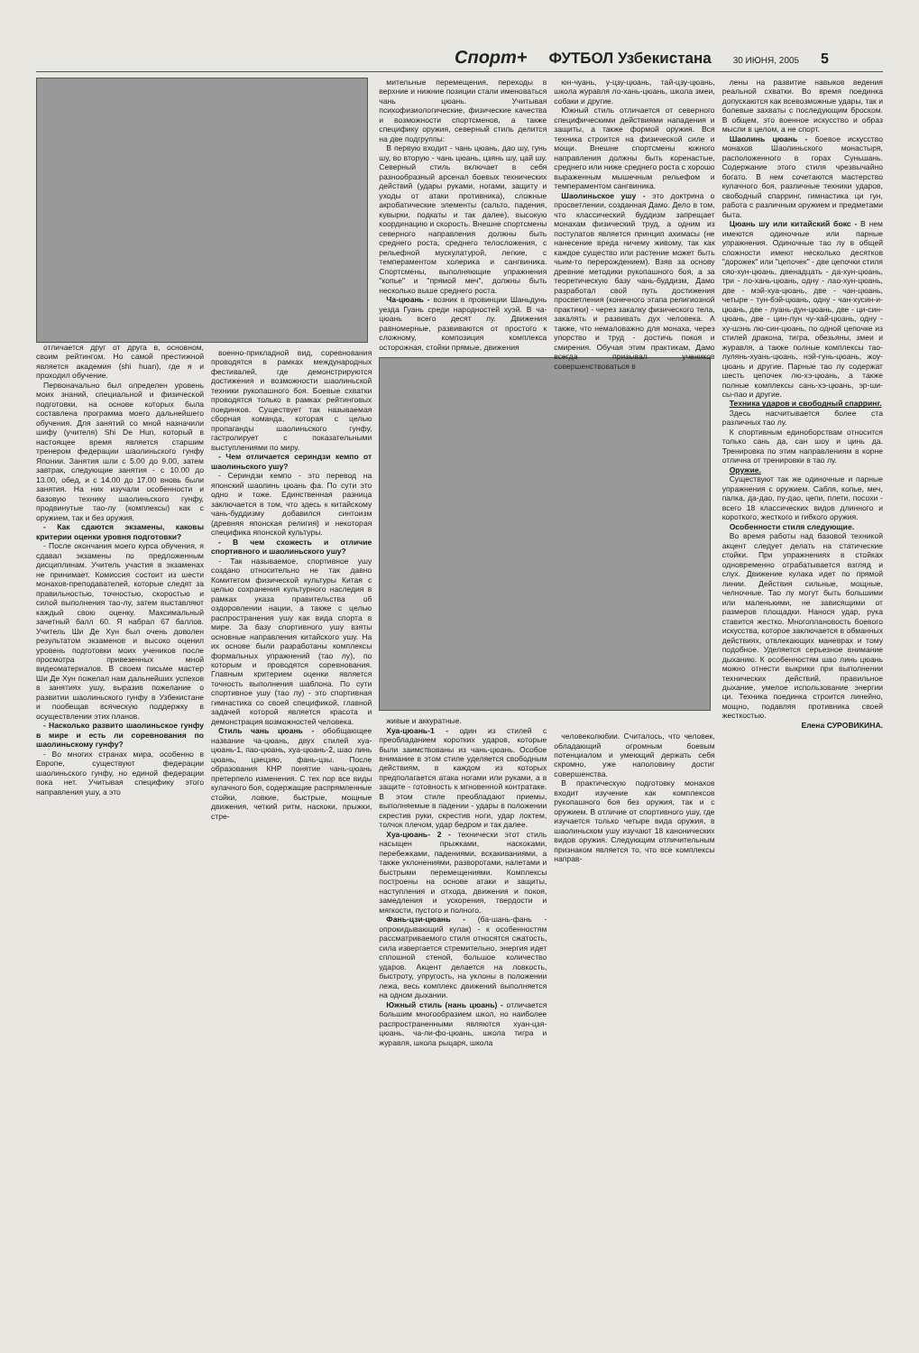Спорт+ ФУТБОЛ Узбекистана 30 ИЮНЯ, 2005 5
отличается друг от друга в, основном, своим рейтингом. Но самой престижной является академия (shi huan), где я и проходил обучение.
Первоначально был определен уровень моих знаний, специальной и физической подготовки, на основе которых была составлена программа моего дальнейшего обучения. Для занятий со мной назначили шифу (учителя) Shi De Hun, который в настоящее время является старшим тренером федерации шаолиньского гунфу Японии. Занятия шли с 5.00 до 9.00, затем завтрак, следующие занятия - с 10.00 до 13.00, обед, и с 14.00 до 17.00 вновь были занятия. На них изучали особенности и базовую технику шаолиньского гунфу, продвинутые тао-лу (комплексы) как с оружием, так и без оружия.
- Как сдаются экзамены, каковы критерии оценки уровня подготовки?
- После окончания моего курса обучения, я сдавал экзамены по предложенным дисциплинам. Учитель участия в экзаменах не принимает. Комиссия состоит из шести монахов-преподавателей, которые следят за правильностью, точностью, скоростью и силой выполнения тао-лу, затем выставляют каждый свою оценку. Максимальный зачетный балл 60. Я набрал 67 баллов. Учитель Ши Де Хун был очень доволен результатом экзаменов и высоко оценил уровень подготовки моих учеников после просмотра привезенных мной видеоматериалов. В своем письме мастер Ши Де Хун пожелал нам дальнейших успехов в занятиях ушу, выразив пожелание о развитии шаолиньского гунфу в Узбекистане и пообещав всяческую поддержку в осуществлении этих планов.
- Насколько развито шаолиньское гунфу в мире и есть ли соревнования по шаолиньскому гунфу?
- Во многих странах мира, особенно в Европе, существуют федерации шаолиньского гунфу, но единой федерации пока нет. Учитывая специфику этого направления ушу, а это
военно-прикладной вид, соревнования проводятся в рамках международных фестивалей, где демонстрируются достижения и возможности шаолиньской техники рукопашного боя. Боевые схватки проводятся только в рамках рейтинговых поединков. Существует так называемая сборная команда, которая с целью пропаганды шаолиньского гунфу, гастролирует с показательными выступлениями по миру.
- Чем отличается сериндзи кемпо от шаолиньского ушу?
- Сериндзи кемпо - это перевод на японский шаолинь цюань фа. По сути это одно и тоже. Единственная разница заключается в том, что здесь к китайскому чань-буддизму добавился синтоизм (древняя японская религия) и некоторая специфика японской культуры.
- В чем схожесть и отличие спортивного и шаолиньского ушу?
- Так называемое, спортивное ушу создано относительно не так давно Комитетом физической культуры Китая с целью сохранения культурного наследия в рамках указа правительства об оздоровлении нации, а также с целью распространения ушу как вида спорта в мире. За базу спортивного ушу взяты основные направления китайского ушу. На их основе были разработаны комплексы формальных упражнений (тао лу), по которым и проводятся соревнования. Главным критерием оценки является точность выполнения шаблона. По сути спортивное ушу (тао лу) - это спортивная гимнастика со своей спецификой, главной задачей которой является красота и демонстрация возможностей человека.
Стиль чань цюань - обобщающее название ча-цюань, двух стилей хуа-цюань-1, пао-цюань, хуа-цюань-2, шао линь цюань, цзецзяо, фань-цзы. После образования КНР понятие чань-цюань претерпело изменения. С тех пор все виды кулачного боя, содержащие распрямленные стойки, ловкие, быстрые, мощные движения, четкий ритм, наскоки, прыжки, стре-
мительные перемещения, переходы в верхние и нижние позиции стали именоваться чань цюань. Учитывая психофизиологические, физические качества и возможности спортсменов, а также специфику оружия, северный стиль делится на две подгруппы:
В первую входит - чань цюань, дао шу, гунь шу, во вторую - чань цюань, цзянь шу, цай шу. Северный стиль включает в себя разнообразный арсенал боевых технических действий (удары руками, ногами, защиту и уходы от атаки противника), сложные акробатические элементы (сальто, падения, кувырки, подкаты и так далее), высокую координацию и скорость. Внешне спортсмены северного направления должны быть среднего роста, среднего телосложения, с рельефной мускулатурой, легкие, с темпераментом холерика и сангвиника. Спортсмены, выполняющие упражнения "копье" и "прямой меч", должны быть несколько выше среднего роста.
Ча-цюань - возник в провинции Шаньдунь уезда Гуань среди народностей хуэй. В ча-цюань всего десят лу. Движения равномерные, развиваются от простого к сложному, композиция комплекса осторожная, стойки прямые, движения
живые и аккуратные.
Хуа-цюань-1 - один из стилей с преобладанием коротких ударов, которые были заимствованы из чань-цюань. Особое внимание в этом стиле уделяется свободным действиям, в каждом из которых предполагается атака ногами или руками, а в защите - готовность к мгновенной контратаке. В этом стиле преобладают приемы, выполняемые в падении - удары в положении скрестив руки, скрестив ноги, удар локтем, толчок плечом, удар бедром и так далее.
Хуа-цюань- 2 - технически этот стиль насыщен прыжками, наскоками, перебежками, падениями, вскакиваниями, а также уклонениями, разворотами, налетами и быстрыми перемещениями. Комплексы построены на основе атаки и защиты, наступления и отхода, движения и покоя, замедления и ускорения, твердости и мягкости, пустого и полного.
Фань-цзи-цюань - (ба-шань-фань - опрокидывающий кулак) - к особенностям рассматриваемого стиля относятся сжатость, сила извергается стремительно, энергия идет сплошной стеной, большое количество ударов. Акцент делается на ловкость, быстроту, упругость, на уклоны в положении лежа, весь комплекс движений выполняется на одном дыхании.
Южный стиль (нань цюань) - отличается большим многообразием школ, но наиболее распространенными являются хуан-цзя-цюань, ча-ли-фо-цюань, школа тигра и журавля, школа рыцаря, школа
юн-чуань, у-цзу-цюань, тай-цзу-цюань, школа журавля ло-хань-цюань, школа змеи, собаки и другие.
Южный стиль отличается от северного специфическими действиями нападения и защиты, а также формой оружия. Вся техника строится на физической силе и мощи. Внешне спортсмены южного направления должны быть коренастые, среднего или ниже среднего роста с хорошо выраженным мышечным рельефом и темпераментом сангвиника.
Шаолиньское ушу - это доктрина о просветлении, созданная Дамо. Дело в том, что классический буддизм запрещает монахам физический труд, а одним из постулатов является принцип ахимасы (не нанесение вреда ничему живому, так как каждое существо или растение может быть чьим-то перерождением). Взяв за основу древние методики рукопашного боя, а за теоретическую базу чань-буддизм, Дамо разработал свой путь достижения просветления (конечного этапа религиозной практики) - через закалку физического тела, закалять и развивать дух человека. А также, что немаловажно для монаха, через упорство и труд - достичь покоя и смирения. Обучая этим практикам, Дамо всегда призывал учеников совершенствоваться в
человеколюбии. Считалось, что человек, обладающий огромным боевым потенциалом и умеющий держать себя скромно, уже наполовину достиг совершенства.
В практическую подготовку монахов входит изучение как комплексов рукопашного боя без оружия, так и с оружием. В отличие от спортивного ушу, где изучается только четыре вида оружия, в шаолиньском ушу изучают 18 канонических видов оружия. Следующим отличительным признаком является то, что все комплексы направ-
лены на развитие навыков ведения реальной схватки. Во время поединка допускаются как всевозможные удары, так и болевые захваты с последующим броском. В общем, это военное искусство и образ мысли в целом, а не спорт.
Шаолинь цюань - боевое искусство монахов Шаолиньского монастыря, расположенного в горах Суньшань. Содержание этого стиля чрезвычайно богато. В нем сочетаются мастерство кулачного боя, различные техники ударов, свободный спарринг, гимнастика ци гун, работа с различным оружием и предметами быта.
Цюань шу или китайский бокс - В нем имеются одиночные или парные упражнения. Одиночные тао лу в общей сложности имеют несколько десятков "дорожек" или "цепочек" - две цепочки стиля сяо-хун-цюань, двенадцать - да-хун-цюань, три - ло-хань-цюань, одну - лао-хун-цюань, две - мэй-хуа-цюань, две - чан-цюань, четыре - тун-бэй-цюань, одну - чан-хусин-и-цюань, две - луань-дун-цюань, две - ци-син-цюань, две - цин-лун чу-хай-цюань, одну - ху-шэнь лю-син-цюань, по одной цепочке из стилей дракона, тигра, обезьяны, змеи и журавля, а также полные комплексы тао-лулянь-хуань-цюань, нэй-гунь-цюань, жоу-цюань и другие. Парные тао лу содержат шесть цепочек лю-хэ-цюань, а также полные комплексы сань-хэ-цюань, эр-ши-сы-пао и другие.
Техника ударов и свободный спарринг.
Здесь насчитывается более ста различных тао лу.
К спортивным единоборствам относится только сань да, сан шоу и цинь да. Тренировка по этим направлениям в корне отлична от тренировки в тао лу.
Оружие.
Существуют так же одиночные и парные упражнения с оружием. Сабля, копье, меч, палка, да-дао, пу-дао, цепи, плети, посохи - всего 18 классических видов длинного и короткого, жесткого и гибкого оружия.
Особенности стиля следующие.
Во время работы над базовой техникой акцент следует делать на статические стойки. При упражнениях в стойках одновременно отрабатывается взгляд и слух. Движение кулака идет по прямой линии. Действия сильные, мощные, челночные. Тао лу могут быть большими или маленькими, не зависящими от размеров площадки. Нанося удар, рука ставится жестко. Многоплановость боевого искусства, которое заключается в обманных действиях, отвлекающих маневрах и тому подобное. Уделяется серьезное внимание дыханию. К особенностям шао линь цюань можно отнести выкрики при выполнении технических действий, правильное дыхание, умелое использование энергии ци. Техника поединка строится линейно, мощно, подавляя противника своей жесткостью.
Елена СУРОВИКИНА.